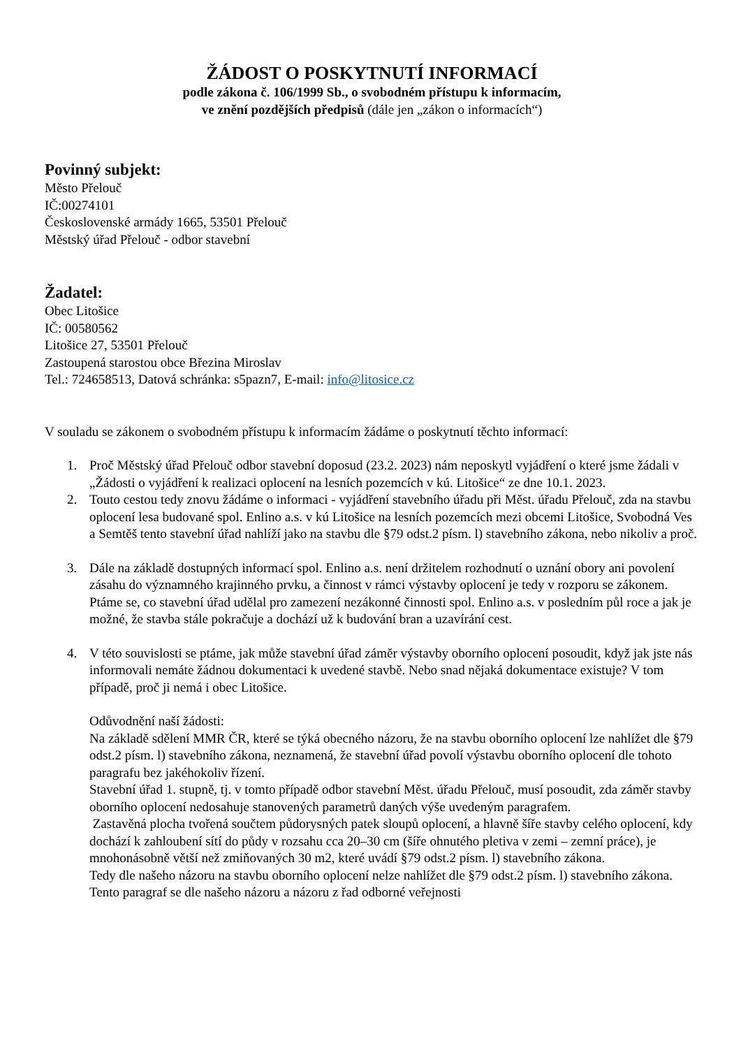ŽÁDOST O POSKYTNUTÍ INFORMACÍ
podle zákona č. 106/1999 Sb., o svobodném přístupu k informacím,
ve znění pozdějších předpisů (dále jen „zákon o informacích“)
Povinný subjekt:
Město Přelouč
IČ:00274101
Československé armády 1665, 53501 Přelouč
Městský úřad Přelouč - odbor stavební
Žadatel:
Obec Litošice
IČ: 00580562
Litošice 27, 53501 Přelouč
Zastoupená starostou obce Březina Miroslav
Tel.: 724658513, Datová schránka: s5pazn7, E-mail: info@litosice.cz
V souladu se zákonem o svobodném přístupu k informacím žádáme o poskytnutí těchto informací:
1. Proč Městský úřad Přelouč odbor stavební doposud (23.2. 2023) nám neposkytl vyjádření o které jsme žádali v „Žádosti o vyjádření k realizaci oplocení na lesních pozemcích v kú. Litošice“ ze dne 10.1. 2023.
2. Touto cestou tedy znovu žádáme o informaci - vyjádření stavebního úřadu při Měst. úřadu Přelouč, zda na stavbu oplocení lesa budované spol. Enlino a.s. v kú Litošice na lesních pozemcích mezi obcemi Litošice, Svobodná Ves a Semtěš tento stavební úřad nahlíží jako na stavbu dle §79 odst.2 písm. l) stavebního zákona, nebo nikoliv a proč.
3. Dále na základě dostupných informací spol. Enlino a.s. není držitelem rozhodnutí o uznání obory ani povolení zásahu do významného krajinného prvku, a činnost v rámci výstavby oplocení je tedy v rozporu se zákonem. Ptáme se, co stavební úřad udělal pro zamezení nezákonné činnosti spol. Enlino a.s. v posledním půl roce a jak je možné, že stavba stále pokračuje a dochází už k budování bran a uzavírání cest.
4. V této souvislosti se ptáme, jak může stavební úřad záměr výstavby oborního oplocení posoudit, když jak jste nás informovali nemáte žádnou dokumentaci k uvedené stavbě. Nebo snad nějaká dokumentace existuje? V tom případě, proč ji nemá i obec Litošice.
Odůvodnění naší žádosti:
Na základě sdělení MMR ČR, které se týká obecného názoru, že na stavbu oborního oplocení lze nahlížet dle §79 odst.2 písm. l) stavebního zákona, neznamená, že stavební úřad povolí výstavbu oborního oplocení dle tohoto paragrafu bez jakéhokoliv řízení.
Stavební úřad 1. stupně, tj. v tomto případě odbor stavební Měst. úřadu Přelouč, musí posoudit, zda záměr stavby oborního oplocení nedosahuje stanovených parametrů daných výše uvedeným paragrafem.
Zastavěná plocha tvořená součtem půdorysných patek sloupů oplocení, a hlavně šíře stavby celého oplocení, kdy dochází k zahloubení sítí do půdy v rozsahu cca 20–30 cm (šíře ohnutého pletiva v zemi – zemní práce), je mnohonásobně větší než zmiňovaných 30 m2, které uvádí §79 odst.2 písm. l) stavebního zákona.
Tedy dle našeho názoru na stavbu oborního oplocení nelze nahlížet dle §79 odst.2 písm. l) stavebního zákona. Tento paragraf se dle našeho názoru a názoru z řad odborné veřejnosti